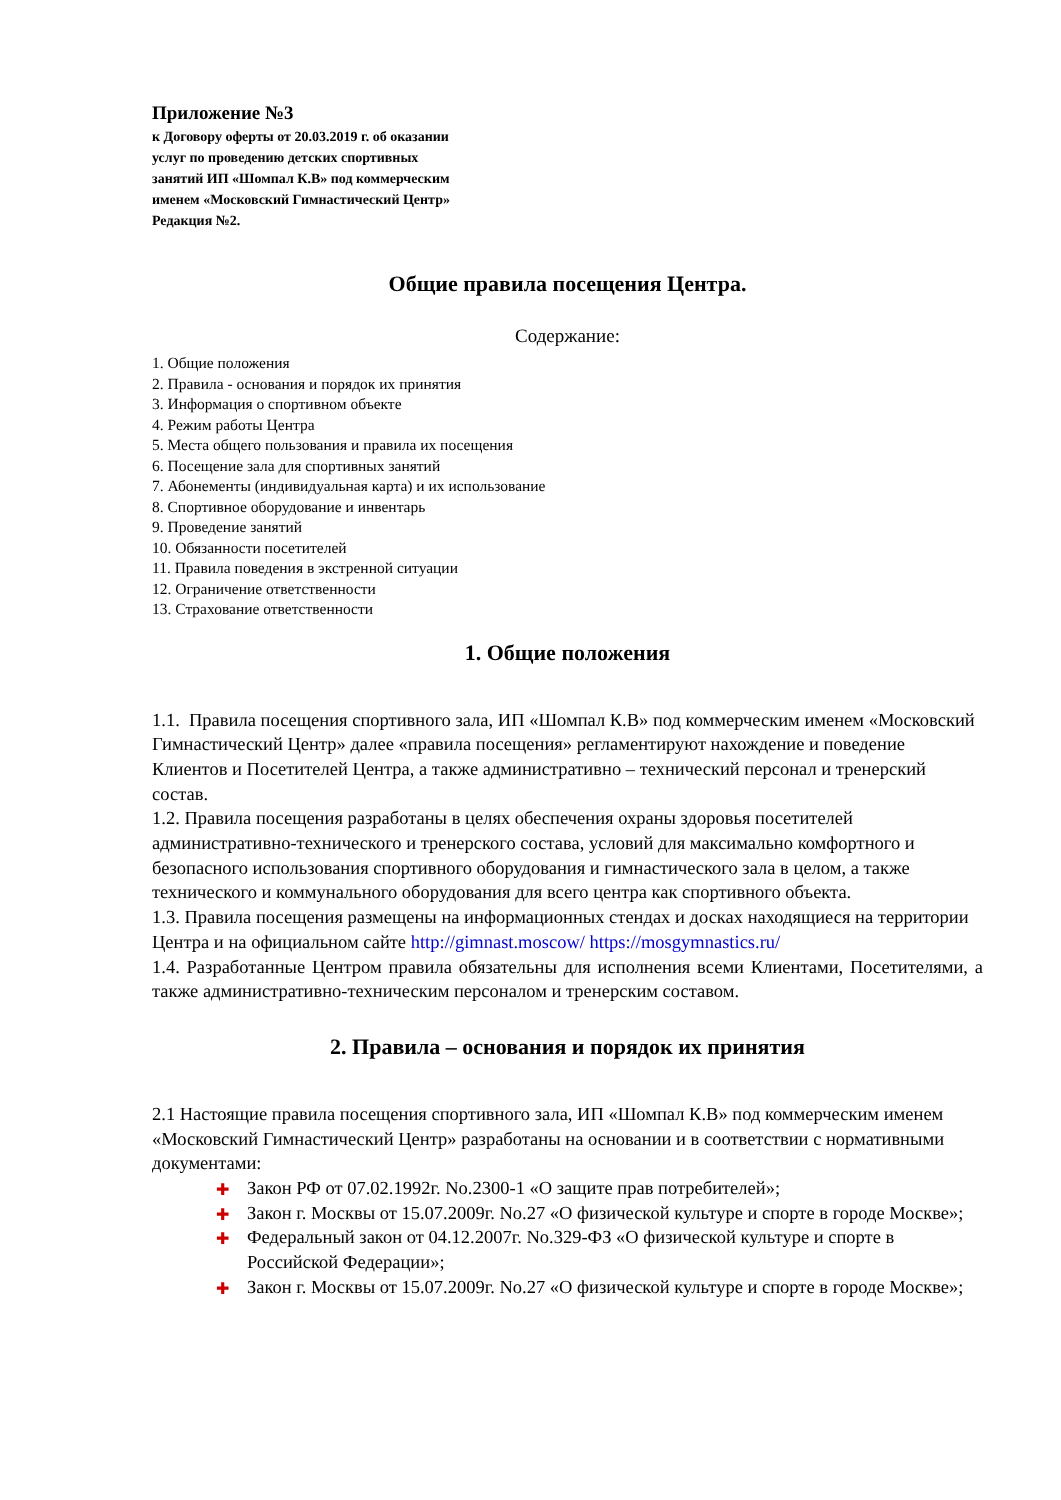Приложение №3
к Договору оферты от 20.03.2019 г. об оказании
услуг по проведению детских спортивных
занятий ИП «Шомпал К.В» под коммерческим
именем «Московский Гимнастический Центр»
Редакция №2.
Общие правила посещения Центра.
Содержание:
1. Общие положения
2. Правила - основания и порядок их принятия
3. Информация о спортивном объекте
4. Режим работы Центра
5. Места общего пользования и правила их посещения
6. Посещение зала для спортивных занятий
7. Абонементы (индивидуальная карта) и их использование
8. Спортивное оборудование и инвентарь
9. Проведение занятий
10. Обязанности посетителей
11. Правила поведения в экстренной ситуации
12. Ограничение ответственности
13. Страхование ответственности
1. Общие положения
1.1. Правила посещения спортивного зала, ИП «Шомпал К.В» под коммерческим именем «Московский Гимнастический Центр» далее «правила посещения» регламентируют нахождение и поведение Клиентов и Посетителей Центра, а также административно – технический персонал и тренерский состав.
1.2. Правила посещения разработаны в целях обеспечения охраны здоровья посетителей административно-технического и тренерского состава, условий для максимально комфортного и безопасного использования спортивного оборудования и гимнастического зала в целом, а также технического и коммунального оборудования для всего центра как спортивного объекта.
1.3. Правила посещения размещены на информационных стендах и досках находящиеся на территории Центра и на официальном сайте http://gimnast.moscow/ https://mosgymnastics.ru/
1.4. Разработанные Центром правила обязательны для исполнения всеми Клиентами, Посетителями, а также административно-техническим персоналом и тренерским составом.
2. Правила – основания и порядок их принятия
2.1 Настоящие правила посещения спортивного зала, ИП «Шомпал К.В» под коммерческим именем «Московский Гимнастический Центр» разработаны на основании и в соответствии с нормативными документами:
✚ Закон РФ от 07.02.1992г. No.2300-1 «О защите прав потребителей»;
✚ Закон г. Москвы от 15.07.2009г. No.27 «О физической культуре и спорте в городе Москве»;
✚ Федеральный закон от 04.12.2007г. No.329-ФЗ «О физической культуре и спорте в Российской Федерации»;
✚ Закон г. Москвы от 15.07.2009г. No.27 «О физической культуре и спорте в городе Москве»;